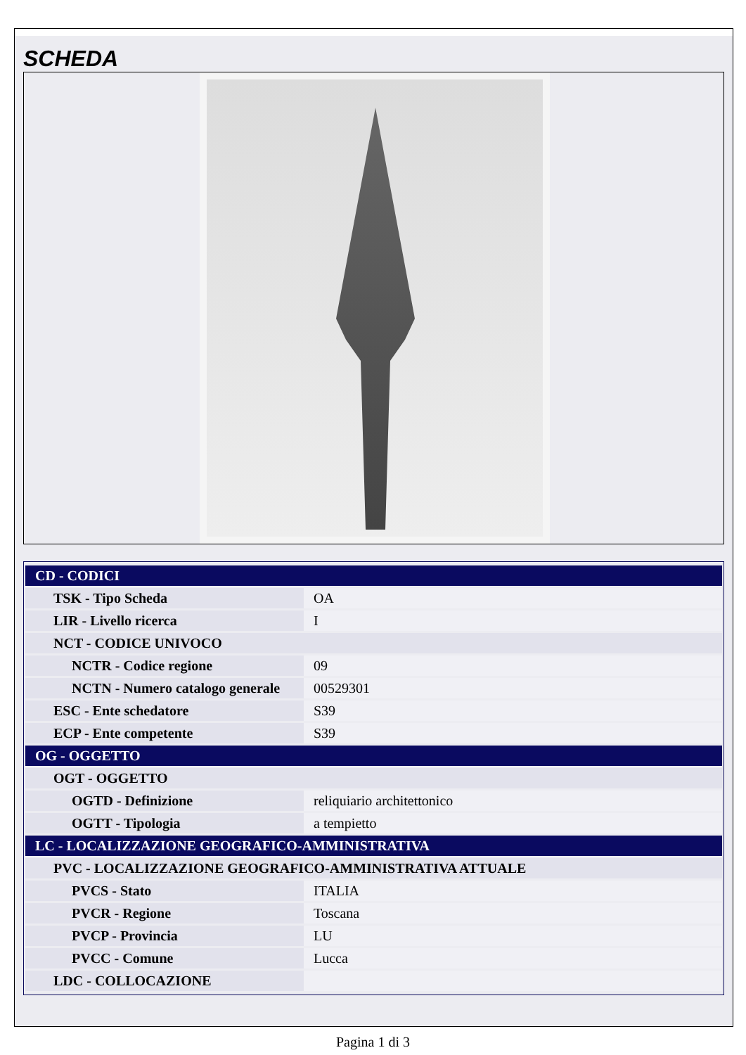SCHEDA
| CD - CODICI | |
| TSK - Tipo Scheda | OA |
| LIR - Livello ricerca | I |
| NCT - CODICE UNIVOCO | |
| NCTR - Codice regione | 09 |
| NCTN - Numero catalogo generale | 00529301 |
| ESC - Ente schedatore | S39 |
| ECP - Ente competente | S39 |
| OG - OGGETTO | |
| OGT - OGGETTO | |
| OGTD - Definizione | reliquiario architettonico |
| OGTT - Tipologia | a tempietto |
| LC - LOCALIZZAZIONE GEOGRAFICO-AMMINISTRATIVA | |
| PVC - LOCALIZZAZIONE GEOGRAFICO-AMMINISTRATIVA ATTUALE | |
| PVCS - Stato | ITALIA |
| PVCR - Regione | Toscana |
| PVCP - Provincia | LU |
| PVCC - Comune | Lucca |
| LDC - COLLOCAZIONE | |
Pagina 1 di 3